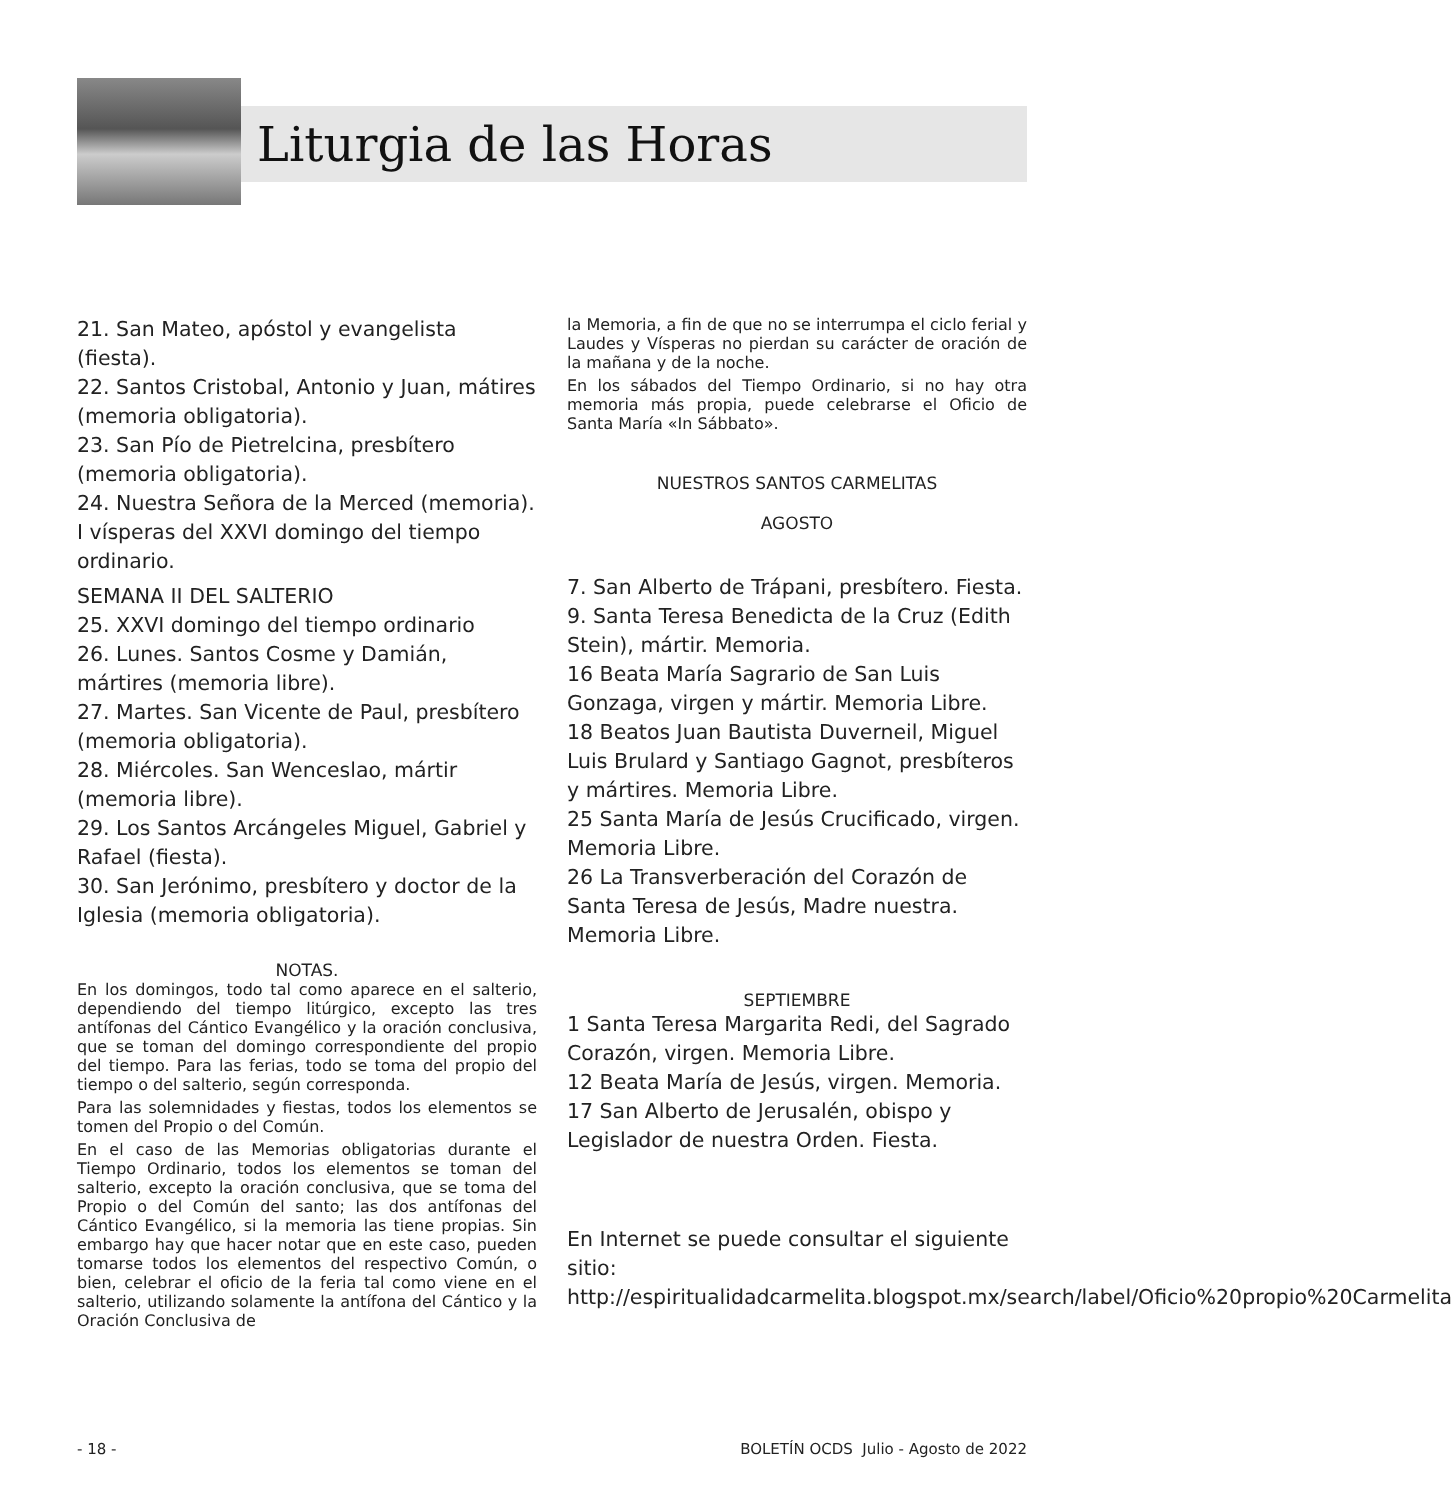Liturgia de las Horas
21. San Mateo, apóstol y evangelista (fiesta).
22. Santos Cristobal, Antonio y Juan, mátires (memoria obligatoria).
23. San Pío de Pietrelcina, presbítero (memoria obligatoria).
24. Nuestra Señora de la Merced (memoria). I vísperas del XXVI domingo del tiempo ordinario.
SEMANA II DEL SALTERIO
25. XXVI domingo del tiempo ordinario
26. Lunes. Santos Cosme y Damián, mártires (memoria libre).
27. Martes. San Vicente de Paul, presbítero (memoria obligatoria).
28. Miércoles. San Wenceslao, mártir (memoria libre).
29. Los Santos Arcángeles Miguel, Gabriel y Rafael (fiesta).
30. San Jerónimo, presbítero y doctor de la Iglesia (memoria obligatoria).
NOTAS.
En los domingos, todo tal como aparece en el salterio, dependiendo del tiempo litúrgico, excepto las tres antífonas del Cántico Evangélico y la oración conclusiva, que se toman del domingo correspondiente del propio del tiempo. Para las ferias, todo se toma del propio del tiempo o del salterio, según corresponda.
Para las solemnidades y fiestas, todos los elementos se tomen del Propio o del Común.
En el caso de las Memorias obligatorias durante el Tiempo Ordinario, todos los elementos se toman del salterio, excepto la oración conclusiva, que se toma del Propio o del Común del santo; las dos antífonas del Cántico Evangélico, si la memoria las tiene propias. Sin embargo hay que hacer notar que en este caso, pueden tomarse todos los elementos del respectivo Común, o bien, celebrar el oficio de la feria tal como viene en el salterio, utilizando solamente la antífona del Cántico y la Oración Conclusiva de
la Memoria, a fin de que no se interrumpa el ciclo ferial y Laudes y Vísperas no pierdan su carácter de oración de la mañana y de la noche.
En los sábados del Tiempo Ordinario, si no hay otra memoria más propia, puede celebrarse el Oficio de Santa María «In Sábbato».
NUESTROS SANTOS CARMELITAS
AGOSTO
7. San Alberto de Trápani, presbítero. Fiesta.
9. Santa Teresa Benedicta de la Cruz (Edith Stein), mártir. Memoria.
16 Beata María Sagrario de San Luis Gonzaga, virgen y mártir. Memoria Libre.
18 Beatos Juan Bautista Duverneil, Miguel Luis Brulard y Santiago Gagnot, presbíteros y mártires. Memoria Libre.
25 Santa María de Jesús Crucificado, virgen. Memoria Libre.
26 La Transverberación del Corazón de Santa Teresa de Jesús, Madre nuestra. Memoria Libre.
SEPTIEMBRE
1 Santa Teresa Margarita Redi, del Sagrado Corazón, virgen. Memoria Libre.
12 Beata María de Jesús, virgen. Memoria.
17 San Alberto de Jerusalén, obispo y Legislador de nuestra Orden. Fiesta.
En Internet se puede consultar el siguiente sitio: http://espiritualidadcarmelita.blogspot.mx/search/label/Oficio%20propio%20Carmelita
- 18 - BOLETÍN OCDS Julio - Agosto de 2022